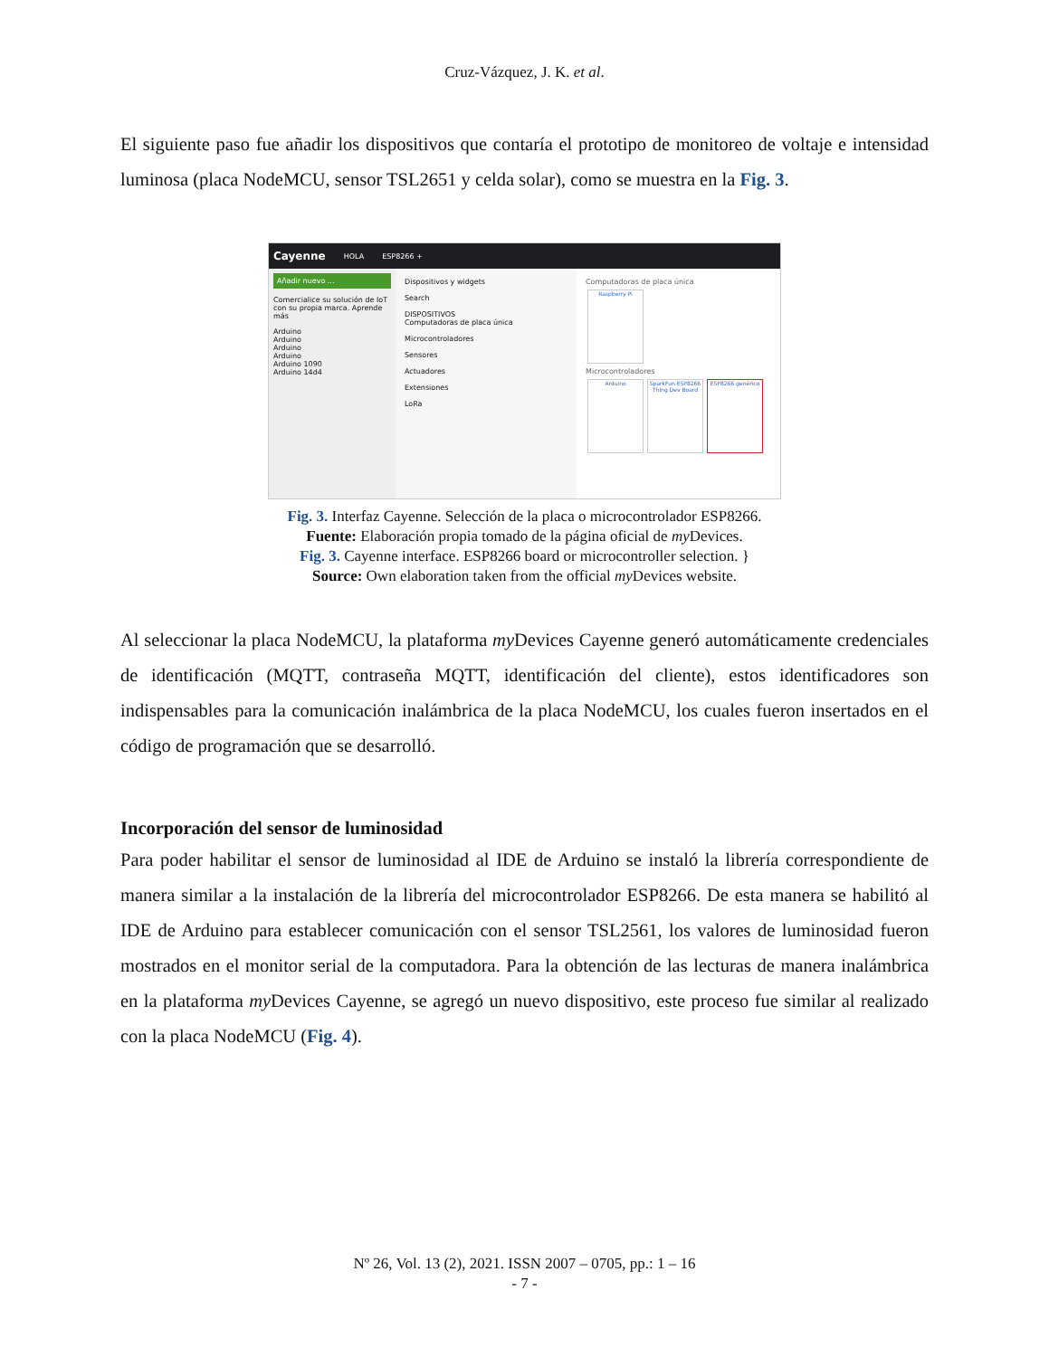Cruz-Vázquez, J. K. et al.
El siguiente paso fue añadir los dispositivos que contaría el prototipo de monitoreo de voltaje e intensidad luminosa (placa NodeMCU, sensor TSL2651 y celda solar), como se muestra en la Fig. 3.
Cayenne HOLA ESP8266 +
Añadir nuevo ...
Comercialice su solución de IoT con su propia marca. Aprende más
Arduino
Arduino
Arduino
Arduino
Arduino 1090
Arduino 14d4
Dispositivos y widgets
Search
DISPOSITIVOS
Computadoras de placa única
Microcontroladores
Sensores
Actuadores
Extensiones
LoRa
Computadoras de placa única
Raspberry Pi
Microcontroladores
Arduino SparkFun ESP8266 Thing Dev Board ESP8266 genérico
Fig. 3. Interfaz Cayenne. Selección de la placa o microcontrolador ESP8266.
Fuente: Elaboración propia tomado de la página oficial de my Devices.
Fig. 3. Cayenne interface. ESP8266 board or microcontroller selection. }
Source: Own elaboration taken from the official my Devices website.
Al seleccionar la placa NodeMCU, la plataforma my Devices Cayenne generó automáticamente credenciales de identificación (MQTT, contraseña MQTT, identificación del cliente), estos identificadores son indispensables para la comunicación inalámbrica de la placa NodeMCU, los cuales fueron insertados en el código de programación que se desarrolló.
Incorporación del sensor de luminosidad
Para poder habilitar el sensor de luminosidad al IDE de Arduino se instaló la librería correspondiente de manera similar a la instalación de la librería del microcontrolador ESP8266. De esta manera se habilitó al IDE de Arduino para establecer comunicación con el sensor TSL2561, los valores de luminosidad fueron mostrados en el monitor serial de la computadora. Para la obtención de las lecturas de manera inalámbrica en la plataforma my Devices Cayenne, se agregó un nuevo dispositivo, este proceso fue similar al realizado con la placa NodeMCU (Fig. 4).
Nº 26, Vol. 13 (2), 2021. ISSN 2007 – 0705, pp.: 1 – 16
- 7 -